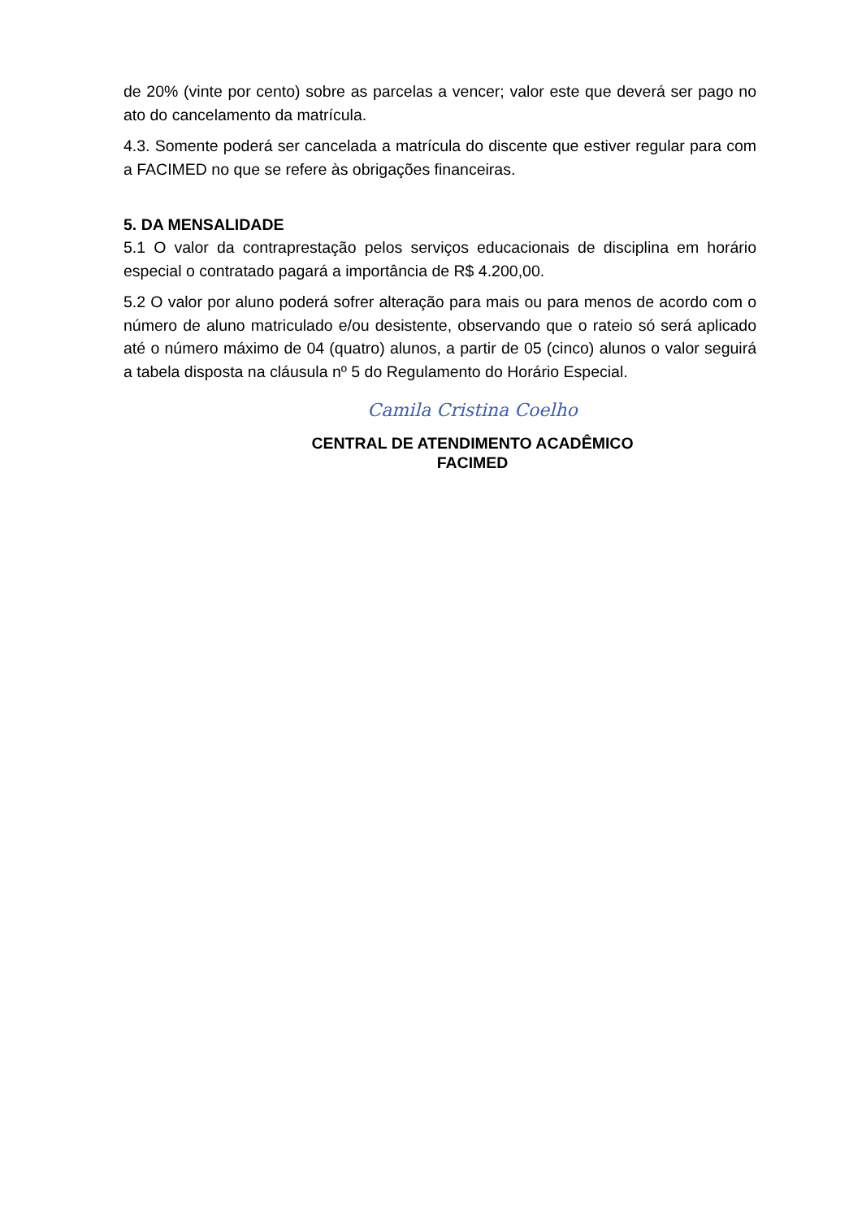de 20% (vinte por cento) sobre as parcelas a vencer; valor este que deverá ser pago no ato do cancelamento da matrícula.
4.3. Somente poderá ser cancelada a matrícula do discente que estiver regular para com a FACIMED no que se refere às obrigações financeiras.
5. DA MENSALIDADE
5.1 O valor da contraprestação pelos serviços educacionais de disciplina em horário especial o contratado pagará a importância de R$ 4.200,00.
5.2 O valor por aluno poderá sofrer alteração para mais ou para menos de acordo com o número de aluno matriculado e/ou desistente, observando que o rateio só será aplicado até o número máximo de 04 (quatro) alunos, a partir de 05 (cinco) alunos o valor seguirá a tabela disposta na cláusula nº 5 do Regulamento do Horário Especial.
Camila Cristina Coelho
CENTRAL DE ATENDIMENTO ACADÊMICO
FACIMED